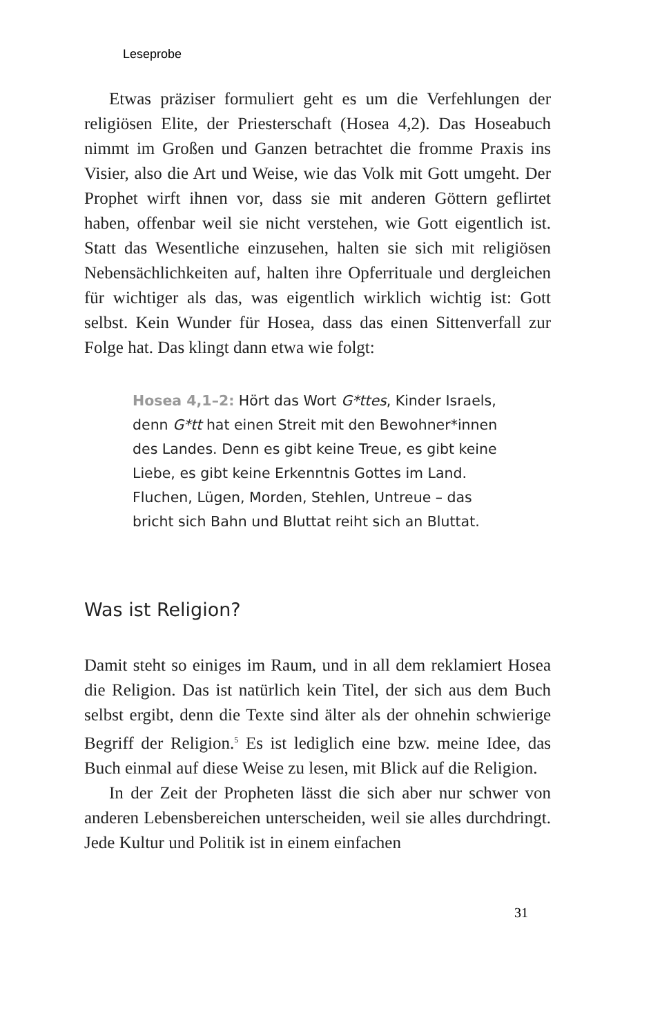Leseprobe
Etwas präziser formuliert geht es um die Verfehlungen der religiösen Elite, der Priesterschaft (Hosea 4,2). Das Hoseabuch nimmt im Großen und Ganzen betrachtet die fromme Praxis ins Visier, also die Art und Weise, wie das Volk mit Gott umgeht. Der Prophet wirft ihnen vor, dass sie mit anderen Göttern geflirtet haben, offenbar weil sie nicht verstehen, wie Gott eigentlich ist. Statt das Wesentliche einzusehen, halten sie sich mit religiösen Nebensächlichkeiten auf, halten ihre Opferrituale und dergleichen für wichtiger als das, was eigentlich wirklich wichtig ist: Gott selbst. Kein Wunder für Hosea, dass das einen Sittenverfall zur Folge hat. Das klingt dann etwa wie folgt:
Hosea 4,1–2: Hört das Wort G*ttes, Kinder Israels, denn G*tt hat einen Streit mit den Bewohner*innen des Landes. Denn es gibt keine Treue, es gibt keine Liebe, es gibt keine Erkenntnis Gottes im Land. Fluchen, Lügen, Morden, Stehlen, Untreue – das bricht sich Bahn und Bluttat reiht sich an Bluttat.
Was ist Religion?
Damit steht so einiges im Raum, und in all dem reklamiert Hosea die Religion. Das ist natürlich kein Titel, der sich aus dem Buch selbst ergibt, denn die Texte sind älter als der ohnehin schwierige Begriff der Religion.<sup>5</sup> Es ist lediglich eine bzw. meine Idee, das Buch einmal auf diese Weise zu lesen, mit Blick auf die Religion.
In der Zeit der Propheten lässt die sich aber nur schwer von anderen Lebensbereichen unterscheiden, weil sie alles durchdringt. Jede Kultur und Politik ist in einem einfachen
31